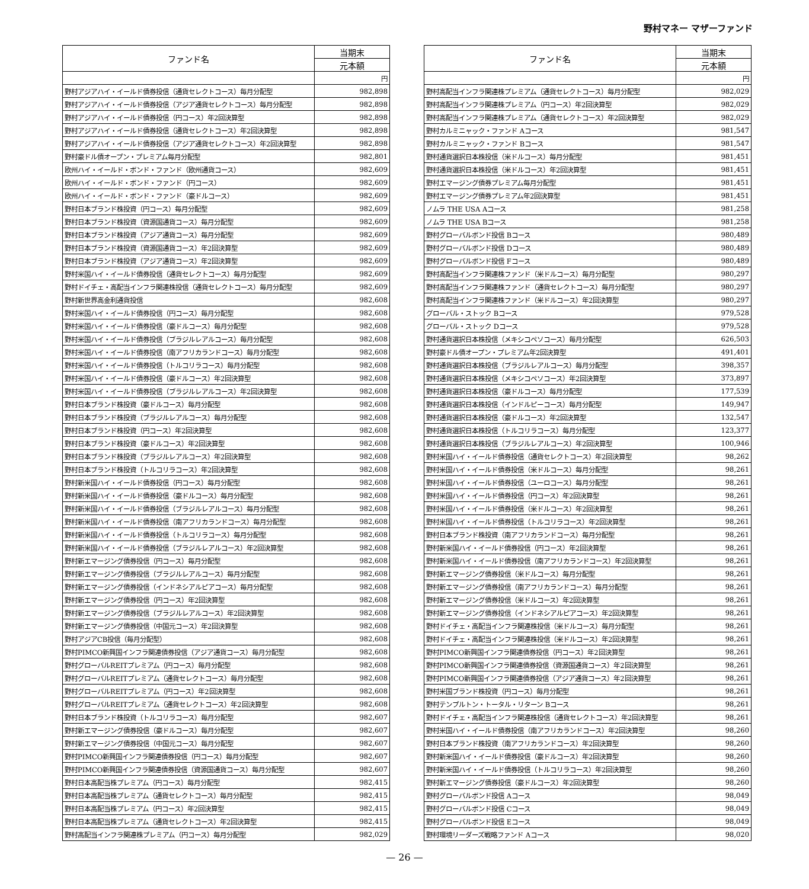野村マネー マザーファンド
| ファンド名 | 当期末 |
| --- | --- |
| | 元本額 |
| | 円 |
| 野村アジアハイ・イールド債券投信（通貨セレクトコース）毎月分配型 | 982,898 |
| 野村アジアハイ・イールド債券投信（アジア通貨セレクトコース）毎月分配型 | 982,898 |
| 野村アジアハイ・イールド債券投信（円コース）年2回決算型 | 982,898 |
| 野村アジアハイ・イールド債券投信（通貨セレクトコース）年2回決算型 | 982,898 |
| 野村アジアハイ・イールド債券投信（アジア通貨セレクトコース）年2回決算型 | 982,898 |
| 野村豪ドル債オープン・プレミアム毎月分配型 | 982,801 |
| 欧州ハイ・イールド・ボンド・ファンド（欧州通貨コース） | 982,609 |
| 欧州ハイ・イールド・ボンド・ファンド（円コース） | 982,609 |
| 欧州ハイ・イールド・ボンド・ファンド（豪ドルコース） | 982,609 |
| 野村日本ブランド株投資（円コース）毎月分配型 | 982,609 |
| 野村日本ブランド株投資（資源国通貨コース）毎月分配型 | 982,609 |
| 野村日本ブランド株投資（アジア通貨コース）毎月分配型 | 982,609 |
| 野村日本ブランド株投資（資源国通貨コース）年2回決算型 | 982,609 |
| 野村日本ブランド株投資（アジア通貨コース）年2回決算型 | 982,609 |
| 野村米国ハイ・イールド債券投信（通貨セレクトコース）毎月分配型 | 982,609 |
| 野村ドイチェ・高配当インフラ関連株投信（通貨セレクトコース）毎月分配型 | 982,609 |
| 野村新世界高金利通貨投信 | 982,608 |
| 野村米国ハイ・イールド債券投信（円コース）毎月分配型 | 982,608 |
| 野村米国ハイ・イールド債券投信（豪ドルコース）毎月分配型 | 982,608 |
| 野村米国ハイ・イールド債券投信（ブラジルレアルコース）毎月分配型 | 982,608 |
| 野村米国ハイ・イールド債券投信（南アフリカランドコース）毎月分配型 | 982,608 |
| 野村米国ハイ・イールド債券投信（トルコリラコース）毎月分配型 | 982,608 |
| 野村米国ハイ・イールド債券投信（豪ドルコース）年2回決算型 | 982,608 |
| 野村米国ハイ・イールド債券投信（ブラジルレアルコース）年2回決算型 | 982,608 |
| 野村日本ブランド株投資（豪ドルコース）毎月分配型 | 982,608 |
| 野村日本ブランド株投資（ブラジルレアルコース）毎月分配型 | 982,608 |
| 野村日本ブランド株投資（円コース）年2回決算型 | 982,608 |
| 野村日本ブランド株投資（豪ドルコース）年2回決算型 | 982,608 |
| 野村日本ブランド株投資（ブラジルレアルコース）年2回決算型 | 982,608 |
| 野村日本ブランド株投資（トルコリラコース）年2回決算型 | 982,608 |
| 野村新米国ハイ・イールド債券投信（円コース）毎月分配型 | 982,608 |
| 野村新米国ハイ・イールド債券投信（豪ドルコース）毎月分配型 | 982,608 |
| 野村新米国ハイ・イールド債券投信（ブラジルレアルコース）毎月分配型 | 982,608 |
| 野村新米国ハイ・イールド債券投信（南アフリカランドコース）毎月分配型 | 982,608 |
| 野村新米国ハイ・イールド債券投信（トルコリラコース）毎月分配型 | 982,608 |
| 野村新米国ハイ・イールド債券投信（ブラジルレアルコース）年2回決算型 | 982,608 |
| 野村新エマージング債券投信（円コース）毎月分配型 | 982,608 |
| 野村新エマージング債券投信（ブラジルレアルコース）毎月分配型 | 982,608 |
| 野村新エマージング債券投信（インドネシアルピアコース）毎月分配型 | 982,608 |
| 野村新エマージング債券投信（円コース）年2回決算型 | 982,608 |
| 野村新エマージング債券投信（ブラジルレアルコース）年2回決算型 | 982,608 |
| 野村新エマージング債券投信（中国元コース）年2回決算型 | 982,608 |
| 野村アジアCB投信（毎月分配型） | 982,608 |
| 野村PIMCO新興国インフラ関連債券投信（アジア通貨コース）毎月分配型 | 982,608 |
| 野村グローバルREITプレミアム（円コース）毎月分配型 | 982,608 |
| 野村グローバルREITプレミアム（通貨セレクトコース）毎月分配型 | 982,608 |
| 野村グローバルREITプレミアム（円コース）年2回決算型 | 982,608 |
| 野村グローバルREITプレミアム（通貨セレクトコース）年2回決算型 | 982,608 |
| 野村日本ブランド株投資（トルコリラコース）毎月分配型 | 982,607 |
| 野村新エマージング債券投信（豪ドルコース）毎月分配型 | 982,607 |
| 野村新エマージング債券投信（中国元コース）毎月分配型 | 982,607 |
| 野村PIMCO新興国インフラ関連債券投信（円コース）毎月分配型 | 982,607 |
| 野村PIMCO新興国インフラ関連債券投信（資源国通貨コース）毎月分配型 | 982,607 |
| 野村日本高配当株プレミアム（円コース）毎月分配型 | 982,415 |
| 野村日本高配当株プレミアム（通貨セレクトコース）毎月分配型 | 982,415 |
| 野村日本高配当株プレミアム（円コース）年2回決算型 | 982,415 |
| 野村日本高配当株プレミアム（通貨セレクトコース）年2回決算型 | 982,415 |
| 野村高配当インフラ関連株プレミアム（円コース）毎月分配型 | 982,029 |
| ファンド名 | 当期末 |
| --- | --- |
| | 元本額 |
| | 円 |
| 野村高配当インフラ関連株プレミアム（通貨セレクトコース）毎月分配型 | 982,029 |
| 野村高配当インフラ関連株プレミアム（円コース）年2回決算型 | 982,029 |
| 野村高配当インフラ関連株プレミアム（通貨セレクトコース）年2回決算型 | 982,029 |
| 野村カルミニャック・ファンド Aコース | 981,547 |
| 野村カルミニャック・ファンド Bコース | 981,547 |
| 野村通貨選択日本株投信（米ドルコース）毎月分配型 | 981,451 |
| 野村通貨選択日本株投信（米ドルコース）年2回決算型 | 981,451 |
| 野村エマージング債券プレミアム毎月分配型 | 981,451 |
| 野村エマージング債券プレミアム年2回決算型 | 981,451 |
| ノムラ THE USA Aコース | 981,258 |
| ノムラ THE USA Bコース | 981,258 |
| 野村グローバルボンド投信 Bコース | 980,489 |
| 野村グローバルボンド投信 Dコース | 980,489 |
| 野村グローバルボンド投信 Fコース | 980,489 |
| 野村高配当インフラ関連株ファンド（米ドルコース）毎月分配型 | 980,297 |
| 野村高配当インフラ関連株ファンド（通貨セレクトコース）毎月分配型 | 980,297 |
| 野村高配当インフラ関連株ファンド（米ドルコース）年2回決算型 | 980,297 |
| グローバル・ストック Bコース | 979,528 |
| グローバル・ストック Dコース | 979,528 |
| 野村通貨選択日本株投信（メキシコペソコース）毎月分配型 | 626,503 |
| 野村豪ドル債オープン・プレミアム年2回決算型 | 491,401 |
| 野村通貨選択日本株投信（ブラジルレアルコース）毎月分配型 | 398,357 |
| 野村通貨選択日本株投信（メキシコペソコース）年2回決算型 | 373,897 |
| 野村通貨選択日本株投信（豪ドルコース）毎月分配型 | 177,539 |
| 野村通貨選択日本株投信（インドルピーコース）毎月分配型 | 149,947 |
| 野村通貨選択日本株投信（豪ドルコース）年2回決算型 | 132,547 |
| 野村通貨選択日本株投信（トルコリラコース）毎月分配型 | 123,377 |
| 野村通貨選択日本株投信（ブラジルレアルコース）年2回決算型 | 100,946 |
| 野村米国ハイ・イールド債券投信（通貨セレクトコース）年2回決算型 | 98,262 |
| 野村米国ハイ・イールド債券投信（米ドルコース）毎月分配型 | 98,261 |
| 野村米国ハイ・イールド債券投信（ユーロコース）毎月分配型 | 98,261 |
| 野村米国ハイ・イールド債券投信（円コース）年2回決算型 | 98,261 |
| 野村米国ハイ・イールド債券投信（米ドルコース）年2回決算型 | 98,261 |
| 野村米国ハイ・イールド債券投信（トルコリラコース）年2回決算型 | 98,261 |
| 野村日本ブランド株投資（南アフリカランドコース）毎月分配型 | 98,261 |
| 野村新米国ハイ・イールド債券投信（円コース）年2回決算型 | 98,261 |
| 野村新米国ハイ・イールド債券投信（南アフリカランドコース）年2回決算型 | 98,261 |
| 野村新エマージング債券投信（米ドルコース）毎月分配型 | 98,261 |
| 野村新エマージング債券投信（南アフリカランドコース）毎月分配型 | 98,261 |
| 野村新エマージング債券投信（米ドルコース）年2回決算型 | 98,261 |
| 野村新エマージング債券投信（インドネシアルピアコース）年2回決算型 | 98,261 |
| 野村ドイチェ・高配当インフラ関連株投信（米ドルコース）毎月分配型 | 98,261 |
| 野村ドイチェ・高配当インフラ関連株投信（米ドルコース）年2回決算型 | 98,261 |
| 野村PIMCO新興国インフラ関連債券投信（円コース）年2回決算型 | 98,261 |
| 野村PIMCO新興国インフラ関連債券投信（資源国通貨コース）年2回決算型 | 98,261 |
| 野村PIMCO新興国インフラ関連債券投信（アジア通貨コース）年2回決算型 | 98,261 |
| 野村米国ブランド株投資（円コース）毎月分配型 | 98,261 |
| 野村テンプルトン・トータル・リターン Bコース | 98,261 |
| 野村ドイチェ・高配当インフラ関連株投信（通貨セレクトコース）年2回決算型 | 98,261 |
| 野村米国ハイ・イールド債券投信（南アフリカランドコース）年2回決算型 | 98,260 |
| 野村日本ブランド株投資（南アフリカランドコース）年2回決算型 | 98,260 |
| 野村新米国ハイ・イールド債券投信（豪ドルコース）年2回決算型 | 98,260 |
| 野村新米国ハイ・イールド債券投信（トルコリラコース）年2回決算型 | 98,260 |
| 野村新エマージング債券投信（豪ドルコース）年2回決算型 | 98,260 |
| 野村グローバルボンド投信 Aコース | 98,049 |
| 野村グローバルボンド投信 Cコース | 98,049 |
| 野村グローバルボンド投信 Eコース | 98,049 |
| 野村環境リーダーズ戦略ファンド Aコース | 98,020 |
— 26 —